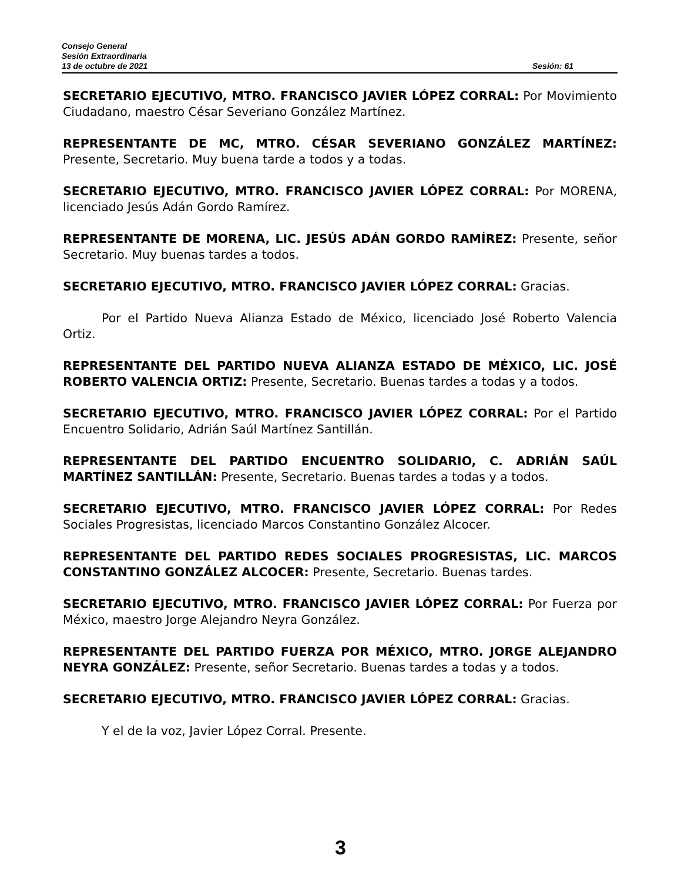Consejo General
Sesión Extraordinaria
13 de octubre de 2021 Sesión: 61
SECRETARIO EJECUTIVO, MTRO. FRANCISCO JAVIER LÓPEZ CORRAL: Por Movimiento Ciudadano, maestro César Severiano González Martínez.
REPRESENTANTE DE MC, MTRO. CÉSAR SEVERIANO GONZÁLEZ MARTÍNEZ: Presente, Secretario. Muy buena tarde a todos y a todas.
SECRETARIO EJECUTIVO, MTRO. FRANCISCO JAVIER LÓPEZ CORRAL: Por MORENA, licenciado Jesús Adán Gordo Ramírez.
REPRESENTANTE DE MORENA, LIC. JESÚS ADÁN GORDO RAMÍREZ: Presente, señor Secretario. Muy buenas tardes a todos.
SECRETARIO EJECUTIVO, MTRO. FRANCISCO JAVIER LÓPEZ CORRAL: Gracias.
Por el Partido Nueva Alianza Estado de México, licenciado José Roberto Valencia Ortiz.
REPRESENTANTE DEL PARTIDO NUEVA ALIANZA ESTADO DE MÉXICO, LIC. JOSÉ ROBERTO VALENCIA ORTIZ: Presente, Secretario. Buenas tardes a todas y a todos.
SECRETARIO EJECUTIVO, MTRO. FRANCISCO JAVIER LÓPEZ CORRAL: Por el Partido Encuentro Solidario, Adrián Saúl Martínez Santillán.
REPRESENTANTE DEL PARTIDO ENCUENTRO SOLIDARIO, C. ADRIÁN SAÚL MARTÍNEZ SANTILLÁN: Presente, Secretario. Buenas tardes a todas y a todos.
SECRETARIO EJECUTIVO, MTRO. FRANCISCO JAVIER LÓPEZ CORRAL: Por Redes Sociales Progresistas, licenciado Marcos Constantino González Alcocer.
REPRESENTANTE DEL PARTIDO REDES SOCIALES PROGRESISTAS, LIC. MARCOS CONSTANTINO GONZÁLEZ ALCOCER: Presente, Secretario. Buenas tardes.
SECRETARIO EJECUTIVO, MTRO. FRANCISCO JAVIER LÓPEZ CORRAL: Por Fuerza por México, maestro Jorge Alejandro Neyra González.
REPRESENTANTE DEL PARTIDO FUERZA POR MÉXICO, MTRO. JORGE ALEJANDRO NEYRA GONZÁLEZ: Presente, señor Secretario. Buenas tardes a todas y a todos.
SECRETARIO EJECUTIVO, MTRO. FRANCISCO JAVIER LÓPEZ CORRAL: Gracias.
Y el de la voz, Javier López Corral. Presente.
3